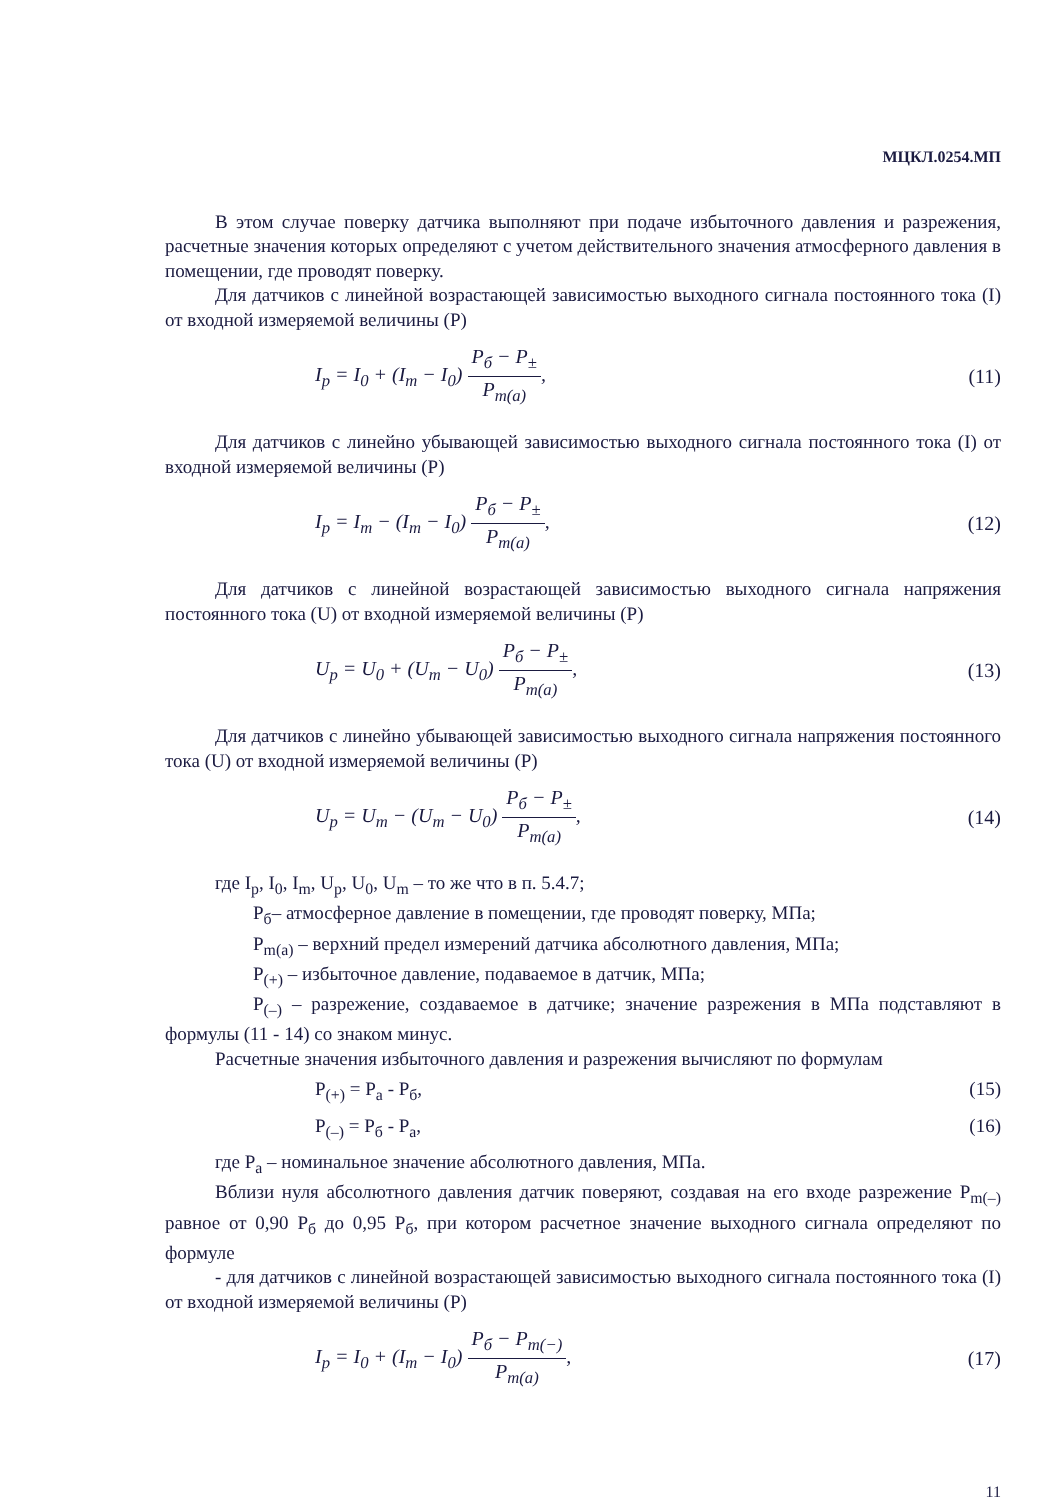МЦКЛ.0254.МП
В этом случае поверку датчика выполняют при подаче избыточного давления и разрежения, расчетные значения которых определяют с учетом действительного значения атмосферного давления в помещении, где проводят поверку.
Для датчиков с линейной возрастающей зависимостью выходного сигнала постоянного тока (I) от входной измеряемой величины (P)
I<sub>p</sub> = I<sub>0</sub> + (I<sub>m</sub> − I<sub>0</sub>) P<sub>б</sub> − P<sub>±</sub> P<sub>m(a)</sub>,
(11)
Для датчиков с линейно убывающей зависимостью выходного сигнала постоянного тока (I) от входной измеряемой величины (P)
I<sub>p</sub> = I<sub>m</sub> − (I<sub>m</sub> − I<sub>0</sub>) P<sub>б</sub> − P<sub>±</sub> P<sub>m(a)</sub>,
(12)
Для датчиков с линейной возрастающей зависимостью выходного сигнала напряжения постоянного тока (U) от входной измеряемой величины (P)
U<sub>p</sub> = U<sub>0</sub> + (U<sub>m</sub> − U<sub>0</sub>) P<sub>б</sub> − P<sub>±</sub> P<sub>m(a)</sub>,
(13)
Для датчиков с линейно убывающей зависимостью выходного сигнала напряжения постоянного тока (U) от входной измеряемой величины (P)
U<sub>p</sub> = U<sub>m</sub> − (U<sub>m</sub> − U<sub>0</sub>) P<sub>б</sub> − P<sub>±</sub> P<sub>m(a)</sub>,
(14)
где I<sub>p</sub>, I<sub>0</sub>, I<sub>m</sub>, U<sub>p</sub>, U<sub>0</sub>, U<sub>m</sub> – то же что в п. 5.4.7;
P<sub>б</sub>– атмосферное давление в помещении, где проводят поверку, МПа;
P<sub>m(a)</sub> – верхний предел измерений датчика абсолютного давления, МПа;
P<sub>(+)</sub> – избыточное давление, подаваемое в датчик, МПа;
P<sub>(–)</sub> – разрежение, создаваемое в датчике; значение разрежения в МПа подставляют в формулы (11 - 14) со знаком минус.
Расчетные значения избыточного давления и разрежения вычисляют по формулам
P<sub>(+)</sub> = P<sub>a</sub> - P<sub>б</sub>, (15)
P<sub>(–)</sub> = P<sub>б</sub> - P<sub>a</sub>, (16)
где P<sub>a</sub> – номинальное значение абсолютного давления, МПа.
Вблизи нуля абсолютного давления датчик поверяют, создавая на его входе разрежение P<sub>m(–)</sub> равное от 0,90 P<sub>б</sub> до 0,95 P<sub>б</sub>, при котором расчетное значение выходного сигнала определяют по формуле
- для датчиков с линейной возрастающей зависимостью выходного сигнала постоянного тока (I) от входной измеряемой величины (P)
I<sub>p</sub> = I<sub>0</sub> + (I<sub>m</sub> − I<sub>0</sub>) P<sub>б</sub> − P<sub>m(−)</sub> P<sub>m(a)</sub>,
(17)
11